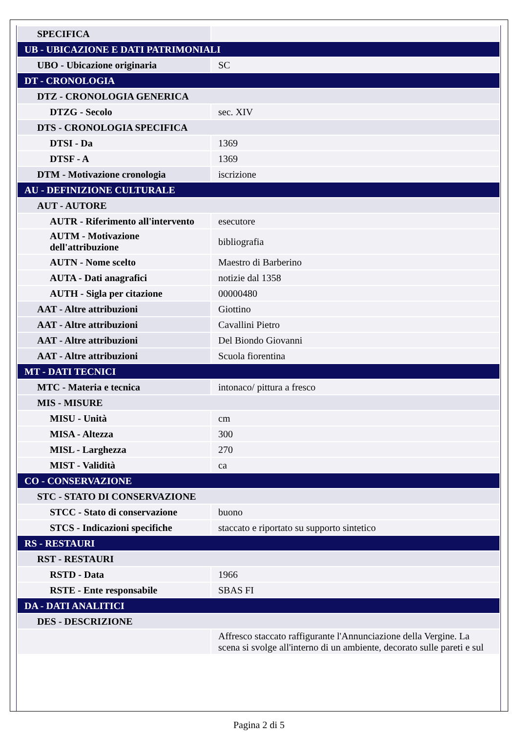| SPECIFICA | |
| UB - UBICAZIONE E DATI PATRIMONIALI | |
| UBO - Ubicazione originaria | SC |
| DT - CRONOLOGIA | |
| DTZ - CRONOLOGIA GENERICA | |
| DTZG - Secolo | sec. XIV |
| DTS - CRONOLOGIA SPECIFICA | |
| DTSI - Da | 1369 |
| DTSF - A | 1369 |
| DTM - Motivazione cronologia | iscrizione |
| AU - DEFINIZIONE CULTURALE | |
| AUT - AUTORE | |
| AUTR - Riferimento all'intervento | esecutore |
| AUTM - Motivazione dell'attribuzione | bibliografia |
| AUTN - Nome scelto | Maestro di Barberino |
| AUTA - Dati anagrafici | notizie dal 1358 |
| AUTH - Sigla per citazione | 00000480 |
| AAT - Altre attribuzioni | Giottino |
| AAT - Altre attribuzioni | Cavallini Pietro |
| AAT - Altre attribuzioni | Del Biondo Giovanni |
| AAT - Altre attribuzioni | Scuola fiorentina |
| MT - DATI TECNICI | |
| MTC - Materia e tecnica | intonaco/ pittura a fresco |
| MIS - MISURE | |
| MISU - Unità | cm |
| MISA - Altezza | 300 |
| MISL - Larghezza | 270 |
| MIST - Validità | ca |
| CO - CONSERVAZIONE | |
| STC - STATO DI CONSERVAZIONE | |
| STCC - Stato di conservazione | buono |
| STCS - Indicazioni specifiche | staccato e riportato su supporto sintetico |
| RS - RESTAURI | |
| RST - RESTAURI | |
| RSTD - Data | 1966 |
| RSTE - Ente responsabile | SBAS FI |
| DA - DATI ANALITICI | |
| DES - DESCRIZIONE | |
| | Affresco staccato raffigurante l'Annunciazione della Vergine. La scena si svolge all'interno di un ambiente, decorato sulle pareti e sul |
Pagina 2 di 5